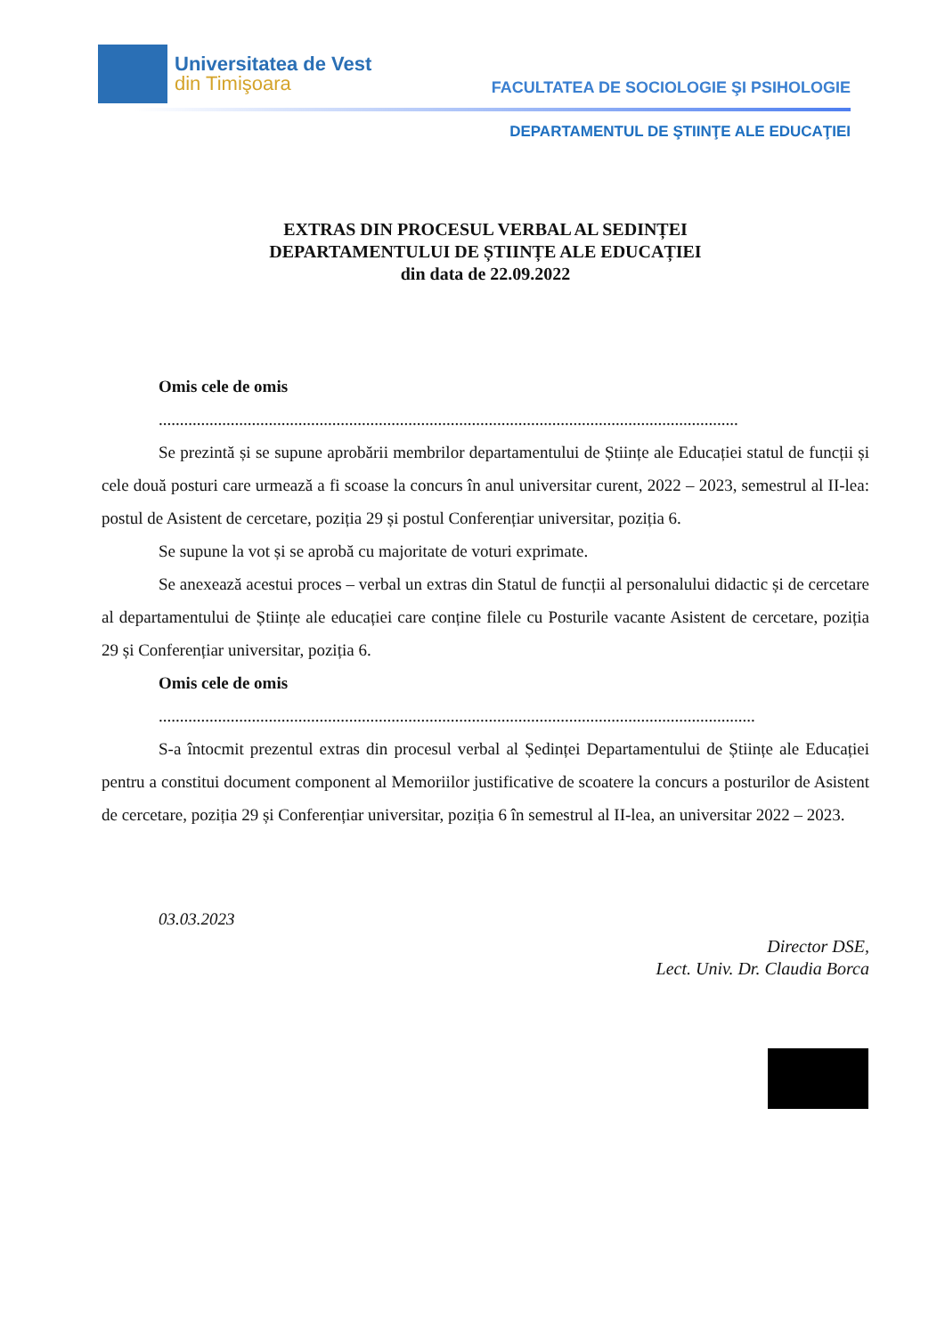Universitatea de Vest
din Timişoara
FACULTATEA DE SOCIOLOGIE ŞI PSIHOLOGIE
DEPARTAMENTUL DE ŞTIINŢE ALE EDUCAŢIEI
EXTRAS DIN PROCESUL VERBAL AL SEDINȚEI
DEPARTAMENTULUI DE ȘTIINȚE ALE EDUCAȚIEI
din data de 22.09.2022
Omis cele de omis
.........................................................................................................................................
Se prezintă și se supune aprobării membrilor departamentului de Științe ale Educației statul de funcții și cele două posturi care urmează a fi scoase la concurs în anul universitar curent, 2022 – 2023, semestrul al II-lea: postul de Asistent de cercetare, poziția 29 și postul Conferențiar universitar, poziția 6.
Se supune la vot și se aprobă cu majoritate de voturi exprimate.
Se anexează acestui proces – verbal un extras din Statul de funcții al personalului didactic și de cercetare al departamentului de Științe ale educației care conține filele cu Posturile vacante Asistent de cercetare, poziția 29 și Conferențiar universitar, poziția 6.
Omis cele de omis
.............................................................................................................................................
S-a întocmit prezentul extras din procesul verbal al Ședinței Departamentului de Științe ale Educației pentru a constitui document component al Memoriilor justificative de scoatere la concurs a posturilor de Asistent de cercetare, poziția 29 și Conferențiar universitar, poziția 6 în semestrul al II-lea, an universitar 2022 – 2023.
03.03.2023
Director DSE,
Lect. Univ. Dr. Claudia Borca